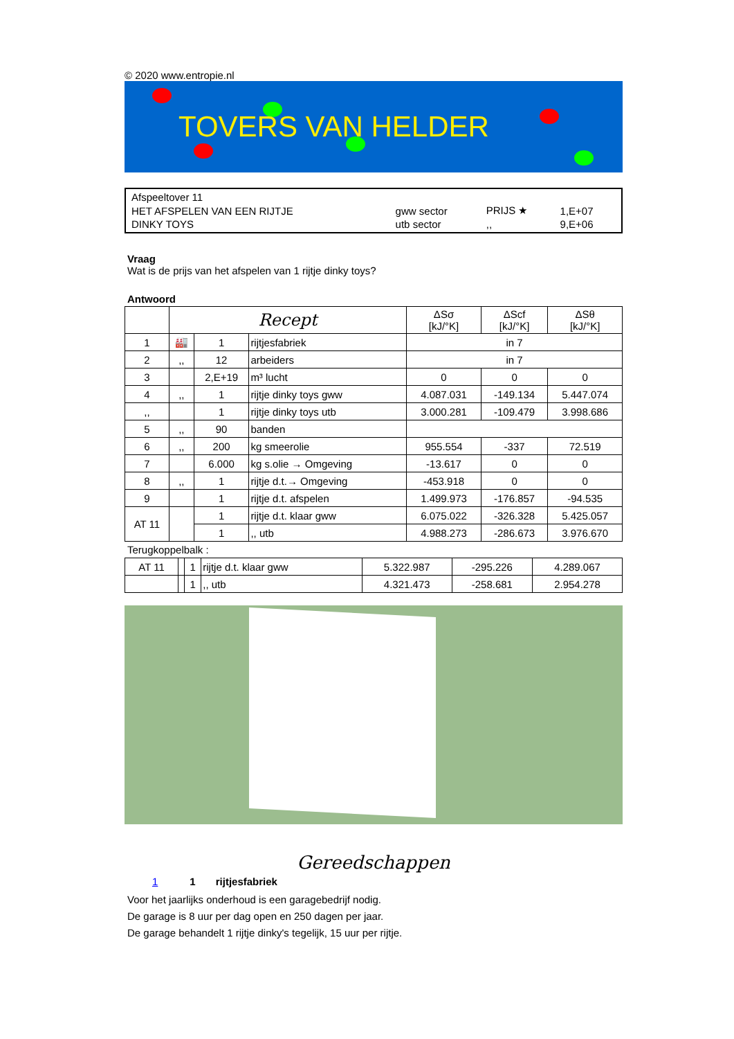© 2020 www.entropie.nl
TOVERS VAN HELDER
| Afspeeltover 11 | | | |
| HET AFSPELEN VAN EEN RIJTJE | gww sector | PRIJS ★ | 1,E+07 |
| DINKY TOYS | utb sector | ,, | 9,E+06 |
Vraag
Wat is de prijs van het afspelen van 1 rijtje dinky toys?
Antwoord
| | Recept | | | ΔSσ [kJ/°K] | ΔScf [kJ/°K] | ΔSθ [kJ/°K] |
| --- | --- | --- | --- | --- | --- | --- |
| 1 | 🏭 | 1 | rijtjesfabriek | in 7 | | |
| 2 | ,, | 12 | arbeiders | in 7 | | |
| 3 | | 2,E+19 | m³ lucht | 0 | 0 | 0 |
| 4 | ,, | 1 | rijtje dinky toys gww | 4.087.031 | -149.134 | 5.447.074 |
| ,, | | 1 | rijtje dinky toys utb | 3.000.281 | -109.479 | 3.998.686 |
| 5 | ,, | 90 | banden | | | |
| 6 | ,, | 200 | kg smeerolie | 955.554 | -337 | 72.519 |
| 7 | | 6.000 | kg s.olie → Omgeving | -13.617 | 0 | 0 |
| 8 | ,, | 1 | rijtje d.t.→ Omgeving | -453.918 | 0 | 0 |
| 9 | | 1 | rijtje d.t. afspelen | 1.499.973 | -176.857 | -94.535 |
| AT 11 | | 1 | rijtje d.t. klaar gww | 6.075.022 | -326.328 | 5.425.057 |
| | | 1 | ,, utb | 4.988.273 | -286.673 | 3.976.670 |
Terugkoppelbalk :
| AT 11 | | 1 | rijtje d.t. klaar gww | 5.322.987 | -295.226 | 4.289.067 |
| | | 1 | ,, utb | 4.321.473 | -258.681 | 2.954.278 |
Gereedschappen
1 1 rijtjesfabriek
Voor het jaarlijks onderhoud is een garagebedrijf nodig.
De garage is 8 uur per dag open en 250 dagen per jaar.
De garage behandelt 1 rijtje dinky's tegelijk, 15 uur per rijtje.